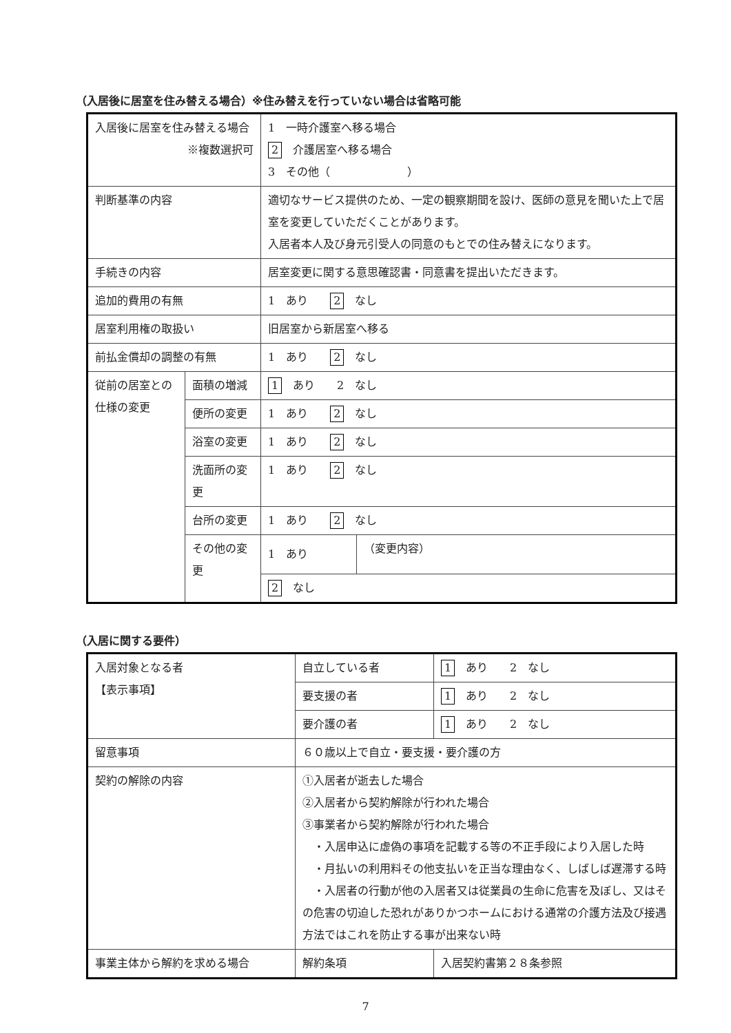（入居後に居室を住み替える場合）※住み替えを行っていない場合は省略可能
| 入居後に居室を住み替える場合 ※複数選択可 | | 1 一時介護室へ移る場合 2 介護居室へ移る場合 3 その他（ ） | |
| 判断基準の内容 | | 適切なサービス提供のため、一定の観察期間を設け、医師の意見を聞いた上で居室を変更していただくことがあります。 入居者本人及び身元引受人の同意のもとでの住み替えになります。 | |
| 手続きの内容 | | 居室変更に関する意思確認書・同意書を提出いただきます。 | |
| 追加的費用の有無 | | 1 あり 2 なし | |
| 居室利用権の取扱い | | 旧居室から新居室へ移る | |
| 前払金償却の調整の有無 | | 1 あり 2 なし | |
| 従前の居室との仕様の変更 | 面積の増減 | 1 あり 2 なし | |
| | 便所の変更 | 1 あり 2 なし | |
| | 浴室の変更 | 1 あり 2 なし | |
| | 洗面所の変更 | 1 あり 2 なし | |
| | 台所の変更 | 1 あり 2 なし | |
| | その他の変更 | 1 あり | （変更内容） |
| | | 2 なし | |
（入居に関する要件）
| 入居対象となる者 【表示事項】 | 自立している者 | 1 あり 2 なし |
| | 要支援の者 | 1 あり 2 なし |
| | 要介護の者 | 1 あり 2 なし |
| 留意事項 | ６０歳以上で自立・要支援・要介護の方 | |
| 契約の解除の内容 | ①入居者が逝去した場合 ②入居者から契約解除が行われた場合 ③事業者から契約解除が行われた場合 ・入居申込に虚偽の事項を記載する等の不正手段により入居した時 ・月払いの利用料その他支払いを正当な理由なく、しばしば遅滞する時 ・入居者の行動が他の入居者又は従業員の生命に危害を及ぼし、又はその危害の切迫した恐れがありかつホームにおける通常の介護方法及び接遇方法ではこれを防止する事が出来ない時 | |
| 事業主体から解約を求める場合 | 解約条項 | 入居契約書第２８条参照 |
7